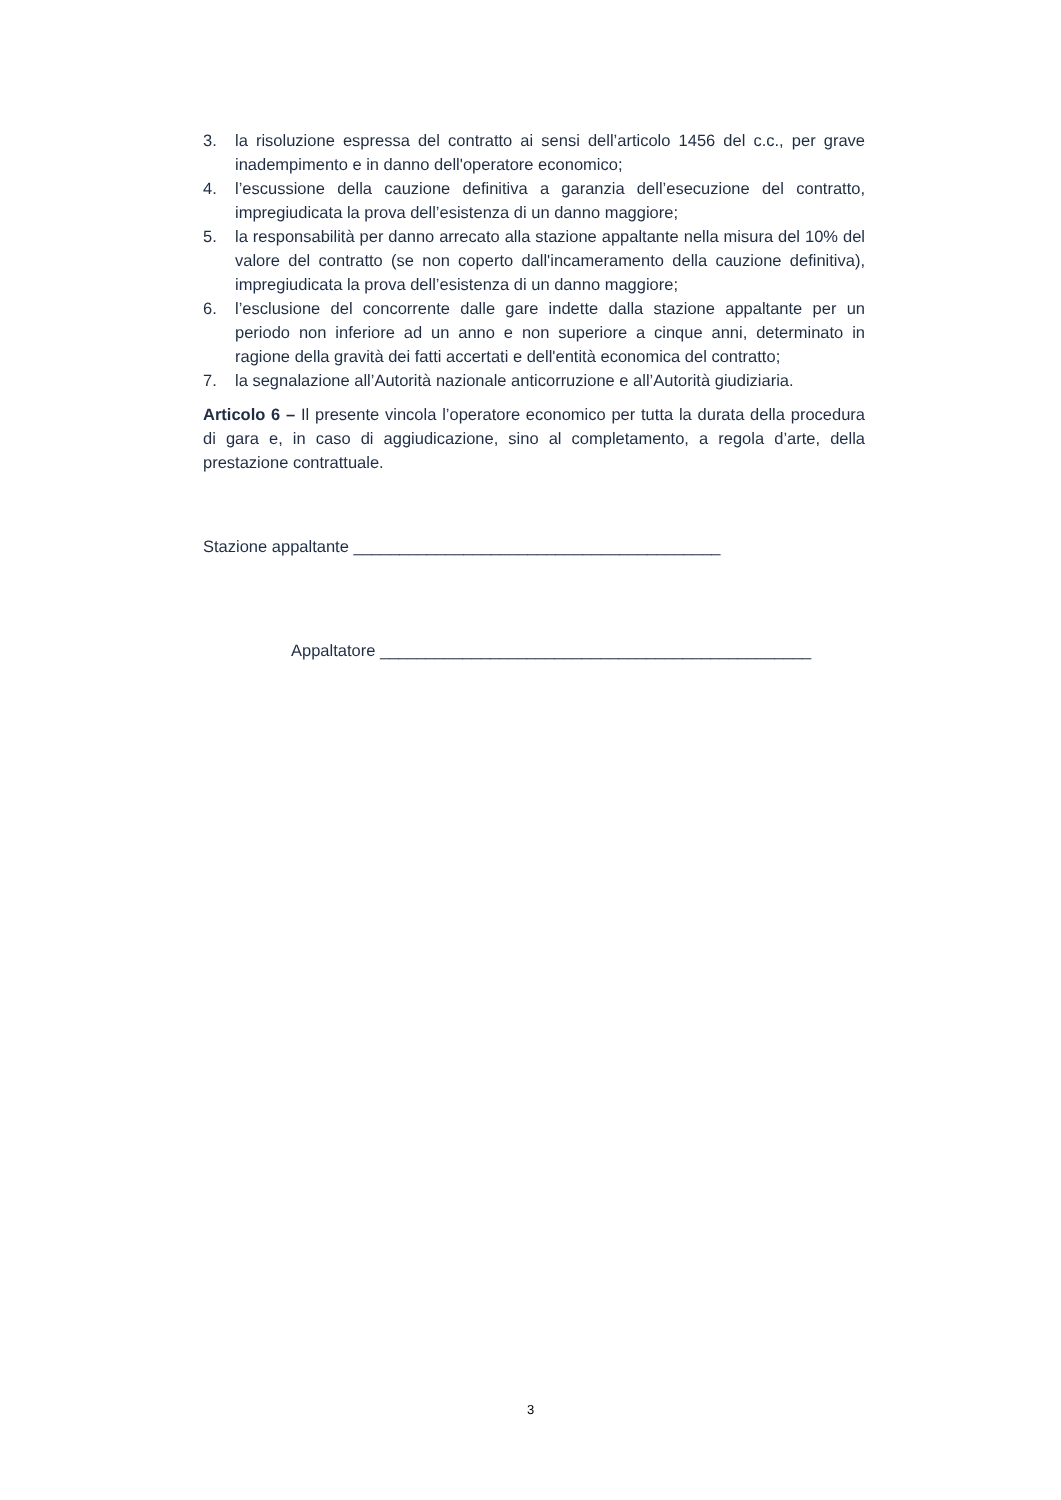3. la risoluzione espressa del contratto ai sensi dell’articolo 1456 del c.c., per grave inadempimento e in danno dell'operatore economico;
4. l’escussione della cauzione definitiva a garanzia dell’esecuzione del contratto, impregiudicata la prova dell’esistenza di un danno maggiore;
5. la responsabilità per danno arrecato alla stazione appaltante nella misura del 10% del valore del contratto (se non coperto dall'incameramento della cauzione definitiva), impregiudicata la prova dell’esistenza di un danno maggiore;
6. l’esclusione del concorrente dalle gare indette dalla stazione appaltante per un periodo non inferiore ad un anno e non superiore a cinque anni, determinato in ragione della gravità dei fatti accertati e dell'entità economica del contratto;
7. la segnalazione all’Autorità nazionale anticorruzione e all’Autorità giudiziaria.
Articolo 6 – Il presente vincola l’operatore economico per tutta la durata della procedura di gara e, in caso di aggiudicazione, sino al completamento, a regola d’arte, della prestazione contrattuale.
Stazione appaltante ________________________________________
Appaltatore _______________________________________________
3